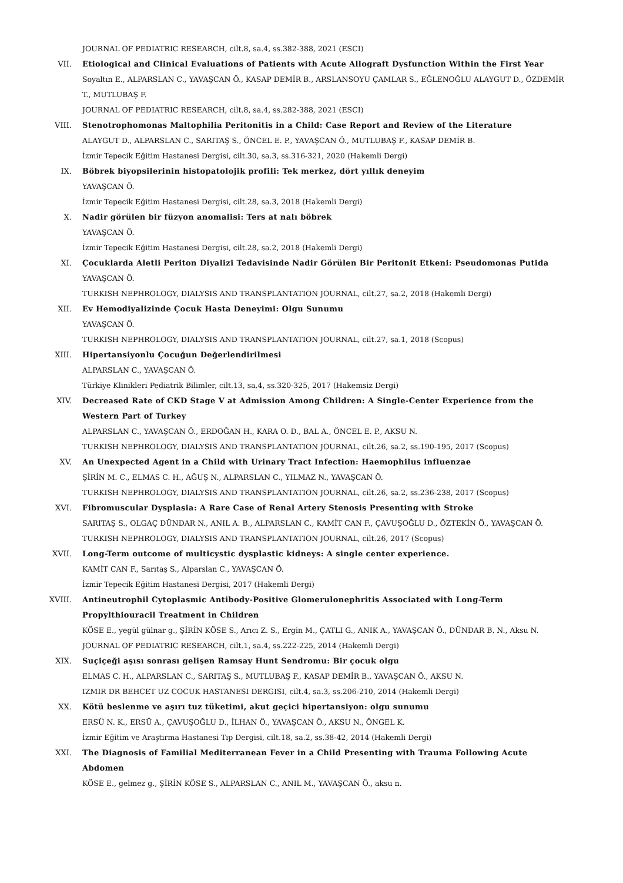JOURNAL OF PEDIATRIC RESEARCH, cilt.8, sa.4, ss.382-388, 2021 (ESCI)
VII. Etiological and Clinical Evaluations of Patients with Acute Allograft Dysfunction Within the First Year
Soyaltın E., ALPARSLAN C., YAVAŞCAN Ö., KASAP DEMİR B., ARSLANSOYU ÇAMLAR S., EĞLENOĞLU ALAYGUT D., ÖZDEMİR T., MUTLUBAŞ F.
JOURNAL OF PEDIATRIC RESEARCH, cilt.8, sa.4, ss.282-388, 2021 (ESCI)
VIII. Stenotrophomonas Maltophilia Peritonitis in a Child: Case Report and Review of the Literature
ALAYGUT D., ALPARSLAN C., SARITAŞ S., ÖNCEL E. P., YAVAŞCAN Ö., MUTLUBAŞ F., KASAP DEMİR B.
İzmir Tepecik Eğitim Hastanesi Dergisi, cilt.30, sa.3, ss.316-321, 2020 (Hakemli Dergi)
IX. Böbrek biyopsilerinin histopatolojik profili: Tek merkez, dört yıllık deneyim
YAVAŞCAN Ö.
İzmir Tepecik Eğitim Hastanesi Dergisi, cilt.28, sa.3, 2018 (Hakemli Dergi)
X. Nadir görülen bir füzyon anomalisi: Ters at nalı böbrek
YAVAŞCAN Ö.
İzmir Tepecik Eğitim Hastanesi Dergisi, cilt.28, sa.2, 2018 (Hakemli Dergi)
XI. Çocuklarda Aletli Periton Diyalizi Tedavisinde Nadir Görülen Bir Peritonit Etkeni: Pseudomonas Putida
YAVAŞCAN Ö.
TURKISH NEPHROLOGY, DIALYSIS AND TRANSPLANTATION JOURNAL, cilt.27, sa.2, 2018 (Hakemli Dergi)
XII. Ev Hemodiyalizinde Çocuk Hasta Deneyimi: Olgu Sunumu
YAVAŞCAN Ö.
TURKISH NEPHROLOGY, DIALYSIS AND TRANSPLANTATION JOURNAL, cilt.27, sa.1, 2018 (Scopus)
XIII. Hipertansiyonlu Çocuğun Değerlendirilmesi
ALPARSLAN C., YAVAŞCAN Ö.
Türkiye Klinikleri Pediatrik Bilimler, cilt.13, sa.4, ss.320-325, 2017 (Hakemsiz Dergi)
XIV. Decreased Rate of CKD Stage V at Admission Among Children: A Single-Center Experience from the Western Part of Turkey
ALPARSLAN C., YAVAŞCAN Ö., ERDOĞAN H., KARA O. D., BAL A., ÖNCEL E. P., AKSU N.
TURKISH NEPHROLOGY, DIALYSIS AND TRANSPLANTATION JOURNAL, cilt.26, sa.2, ss.190-195, 2017 (Scopus)
XV. An Unexpected Agent in a Child with Urinary Tract Infection: Haemophilus influenzae
ŞİRİN M. C., ELMAS C. H., AĞUŞ N., ALPARSLAN C., YILMAZ N., YAVAŞCAN Ö.
TURKISH NEPHROLOGY, DIALYSIS AND TRANSPLANTATION JOURNAL, cilt.26, sa.2, ss.236-238, 2017 (Scopus)
XVI. Fibromuscular Dysplasia: A Rare Case of Renal Artery Stenosis Presenting with Stroke
SARITAŞ S., OLGAÇ DÜNDAR N., ANIL A. B., ALPARSLAN C., KAMİT CAN F., ÇAVUŞOĞLU D., ÖZTEKİN Ö., YAVAŞCAN Ö.
TURKISH NEPHROLOGY, DIALYSIS AND TRANSPLANTATION JOURNAL, cilt.26, 2017 (Scopus)
XVII. Long-Term outcome of multicystic dysplastic kidneys: A single center experience.
KAMİT CAN F., Sarıtaş S., Alparslan C., YAVAŞCAN Ö.
İzmir Tepecik Eğitim Hastanesi Dergisi, 2017 (Hakemli Dergi)
XVIII. Antineutrophil Cytoplasmic Antibody-Positive Glomerulonephritis Associated with Long-Term Propylthiouracil Treatment in Children
KÖSE E., yegül gülnar g., ŞİRİN KÖSE S., Arıcı Z. S., Ergin M., ÇATLI G., ANIK A., YAVAŞCAN Ö., DÜNDAR B. N., Aksu N.
JOURNAL OF PEDIATRIC RESEARCH, cilt.1, sa.4, ss.222-225, 2014 (Hakemli Dergi)
XIX. Suçiçeği aşısı sonrası gelişen Ramsay Hunt Sendromu: Bir çocuk olgu
ELMAS C. H., ALPARSLAN C., SARITAŞ S., MUTLUBAŞ F., KASAP DEMİR B., YAVAŞCAN Ö., AKSU N.
IZMIR DR BEHCET UZ COCUK HASTANESI DERGISI, cilt.4, sa.3, ss.206-210, 2014 (Hakemli Dergi)
XX. Kötü beslenme ve aşırı tuz tüketimi, akut geçici hipertansiyon: olgu sunumu
ERSÜ N. K., ERSÜ A., ÇAVUŞOĞLU D., İLHAN Ö., YAVAŞCAN Ö., AKSU N., ÖNGEL K.
İzmir Eğitim ve Araştırma Hastanesi Tıp Dergisi, cilt.18, sa.2, ss.38-42, 2014 (Hakemli Dergi)
XXI. The Diagnosis of Familial Mediterranean Fever in a Child Presenting with Trauma Following Acute Abdomen
KÖSE E., gelmez g., ŞİRİN KÖSE S., ALPARSLAN C., ANIL M., YAVAŞCAN Ö., aksu n.